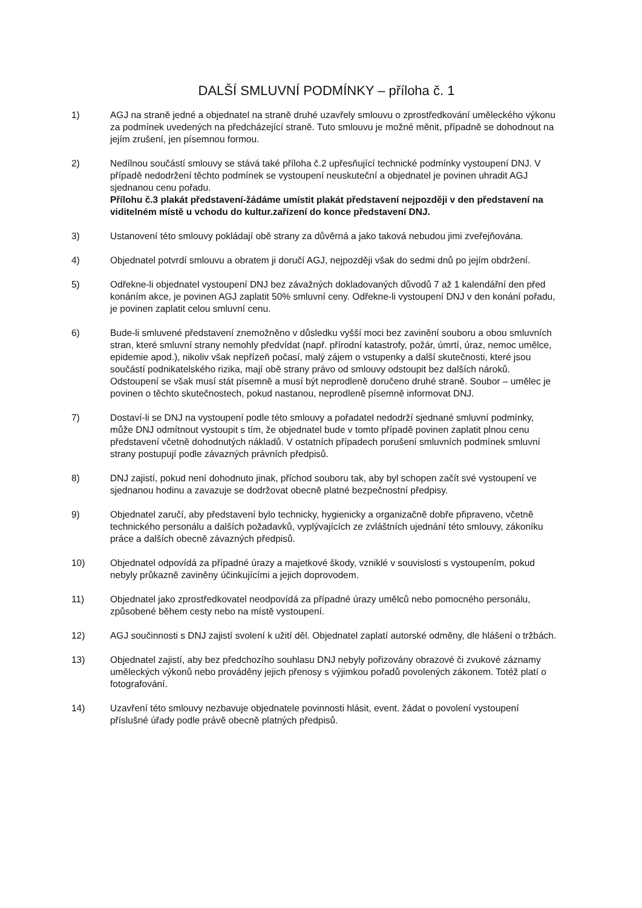DALŠÍ SMLUVNÍ PODMÍNKY – příloha č. 1
1) AGJ na straně jedné a objednatel na straně druhé uzavřely smlouvu o zprostředkování uměleckého výkonu za podmínek uvedených na předcházející straně. Tuto smlouvu je možné měnit, případně se dohodnout na jejím zrušení, jen písemnou formou.
2) Nedílnou součástí smlouvy se stává také příloha č.2 upřesňující technické podmínky vystoupení DNJ. V případě nedodržení těchto podmínek se vystoupení neuskuteční a objednatel je povinen uhradit AGJ sjednanou cenu pořadu.
Přílohu č.3 plakát představení-žádáme umístit plakát představení nejpozději v den představení na viditelném místě u vchodu do kultur.zařízení do konce představení DNJ.
3) Ustanovení této smlouvy pokládají obě strany za důvěrná a jako taková nebudou jimi zveřejňována.
4) Objednatel potvrdí smlouvu a obratem ji doručí AGJ, nejpozději však do sedmi dnů po jejím obdržení.
5) Odřekne-li objednatel vystoupení DNJ bez závažných dokladovaných důvodů 7 až 1 kalendářní den před konáním akce, je povinen AGJ zaplatit 50% smluvní ceny. Odřekne-li vystoupení DNJ v den konání pořadu, je povinen zaplatit celou smluvní cenu.
6) Bude-li smluvené představení znemožněno v důsledku vyšší moci bez zavinění souboru a obou smluvních stran, které smluvní strany nemohly předvídat (např. přírodní katastrofy, požár, úmrtí, úraz, nemoc umělce, epidemie apod.), nikoliv však nepřízeň počasí, malý zájem o vstupenky a další skutečnosti, které jsou součástí podnikatelského rizika, mají obě strany právo od smlouvy odstoupit bez dalších nároků. Odstoupení se však musí stát písemně a musí být neprodleně doručeno druhé straně. Soubor – umělec je povinen o těchto skutečnostech, pokud nastanou, neprodleně písemně informovat DNJ.
7) Dostaví-li se DNJ na vystoupení podle této smlouvy a pořadatel nedodrží sjednané smluvní podmínky, může DNJ odmítnout vystoupit s tím, že objednatel bude v tomto případě povinen zaplatit plnou cenu představení včetně dohodnutých nákladů. V ostatních případech porušení smluvních podmínek smluvní strany postupují podle závazných právních předpisů.
8) DNJ zajistí, pokud není dohodnuto jinak, příchod souboru tak, aby byl schopen začít své vystoupení ve sjednanou hodinu a zavazuje se dodržovat obecně platné bezpečnostní předpisy.
9) Objednatel zaručí, aby představení bylo technicky, hygienicky a organizačně dobře připraveno, včetně technického personálu a dalších požadavků, vyplývajících ze zvláštních ujednání této smlouvy, zákoníku práce a dalších obecně závazných předpisů.
10) Objednatel odpovídá za případné úrazy a majetkové škody, vzniklé v souvislosti s vystoupením, pokud nebyly průkazně zaviněny účinkujícími a jejich doprovodem.
11) Objednatel jako zprostředkovatel neodpovídá za případné úrazy umělců nebo pomocného personálu, způsobené během cesty nebo na místě vystoupení.
12) AGJ součinnosti s DNJ zajistí svolení k užití děl. Objednatel zaplatí autorské odměny, dle hlášení o tržbách.
13) Objednatel zajistí, aby bez předchozího souhlasu DNJ nebyly pořizovány obrazové či zvukové záznamy uměleckých výkonů nebo prováděny jejich přenosy s výjimkou pořadů povolených zákonem. Totéž platí o fotografování.
14) Uzavření této smlouvy nezbavuje objednatele povinnosti hlásit, event. žádat o povolení vystoupení příslušné úřady podle právě obecně platných předpisů.